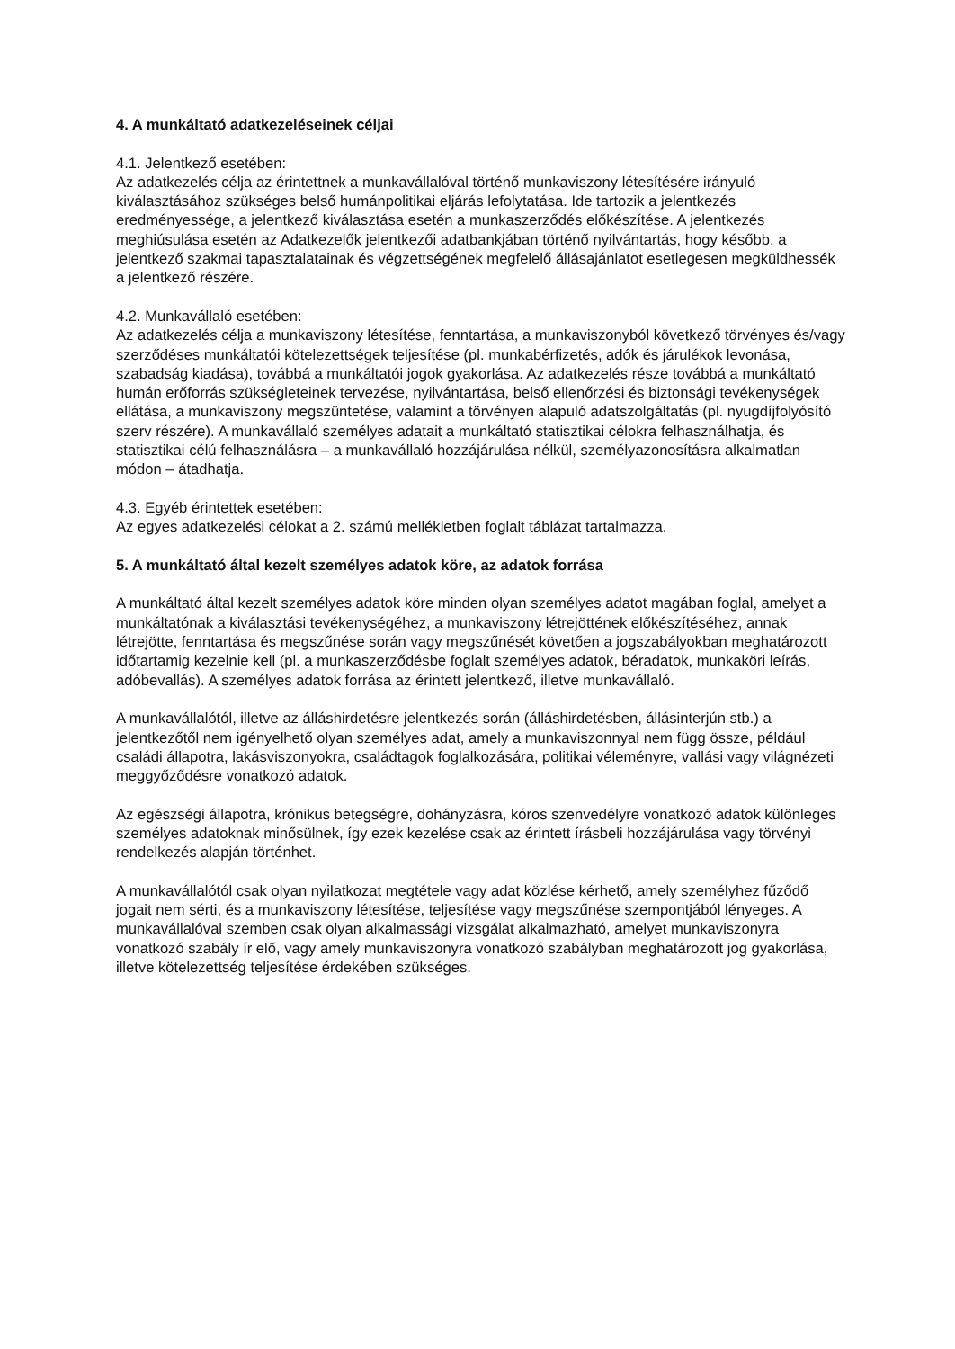4. A munkáltató adatkezeléseinek céljai
4.1. Jelentkező esetében:
Az adatkezelés célja az érintettnek a munkavállalóval történő munkaviszony létesítésére irányuló kiválasztásához szükséges belső humánpolitikai eljárás lefolytatása. Ide tartozik a jelentkezés eredményessége, a jelentkező kiválasztása esetén a munkaszerződés előkészítése. A jelentkezés meghiúsulása esetén az Adatkezelők jelentkezői adatbankjában történő nyilvántartás, hogy később, a jelentkező szakmai tapasztalatainak és végzettségének megfelelő állásajánlatot esetlegesen megküldhessék a jelentkező részére.
4.2. Munkavállaló esetében:
Az adatkezelés célja a munkaviszony létesítése, fenntartása, a munkaviszonyból következő törvényes és/vagy szerződéses munkáltatói kötelezettségek teljesítése (pl. munkabérfizetés, adók és járulékok levonása, szabadság kiadása), továbbá a munkáltatói jogok gyakorlása. Az adatkezelés része továbbá a munkáltató humán erőforrás szükségleteinek tervezése, nyilvántartása, belső ellenőrzési és biztonsági tevékenységek ellátása, a munkaviszony megszüntetése, valamint a törvényen alapuló adatszolgáltatás (pl. nyugdíjfolyósító szerv részére). A munkavállaló személyes adatait a munkáltató statisztikai célokra felhasználhatja, és statisztikai célú felhasználásra – a munkavállaló hozzájárulása nélkül, személyazonosításra alkalmatlan módon – átadhatja.
4.3. Egyéb érintettek esetében:
Az egyes adatkezelési célokat a 2. számú mellékletben foglalt táblázat tartalmazza.
5. A munkáltató által kezelt személyes adatok köre, az adatok forrása
A munkáltató által kezelt személyes adatok köre minden olyan személyes adatot magában foglal, amelyet a munkáltatónak a kiválasztási tevékenységéhez, a munkaviszony létrejöttének előkészítéséhez, annak létrejötte, fenntartása és megszűnése során vagy megszűnését követően a jogszabályokban meghatározott időtartamig kezelnie kell (pl. a munkaszerződésbe foglalt személyes adatok, béradatok, munkaköri leírás, adóbevallás). A személyes adatok forrása az érintett jelentkező, illetve munkavállaló.
A munkavállalótól, illetve az álláshirdetésre jelentkezés során (álláshirdetésben, állásinterjún stb.) a jelentkezőtől nem igényelhető olyan személyes adat, amely a munkaviszonnyal nem függ össze, például családi állapotra, lakásviszonyokra, családtagok foglalkozására, politikai véleményre, vallási vagy világnézeti meggyőződésre vonatkozó adatok.
Az egészségi állapotra, krónikus betegségre, dohányzásra, kóros szenvedélyre vonatkozó adatok különleges személyes adatoknak minősülnek, így ezek kezelése csak az érintett írásbeli hozzájárulása vagy törvényi rendelkezés alapján történhet.
A munkavállalótól csak olyan nyilatkozat megtétele vagy adat közlése kérhető, amely személyhez fűződő jogait nem sérti, és a munkaviszony létesítése, teljesítése vagy megszűnése szempontjából lényeges. A munkavállalóval szemben csak olyan alkalmassági vizsgálat alkalmazható, amelyet munkaviszonyra vonatkozó szabály ír elő, vagy amely munkaviszonyra vonatkozó szabályban meghatározott jog gyakorlása, illetve kötelezettség teljesítése érdekében szükséges.